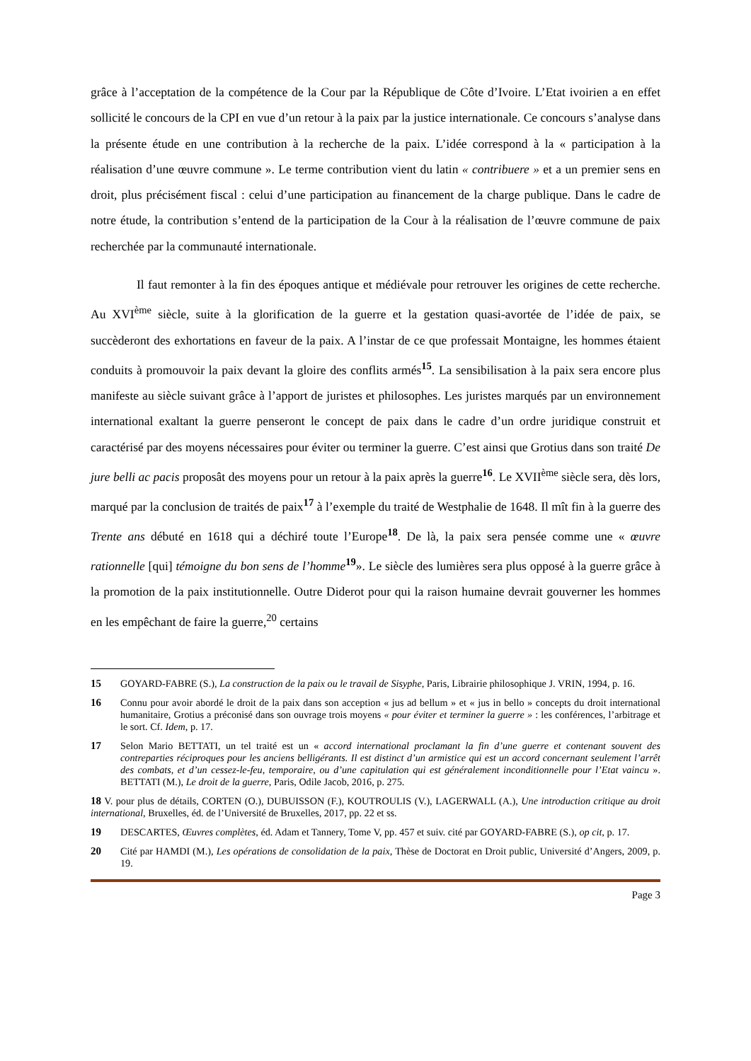grâce à l’acceptation de la compétence de la Cour par la République de Côte d’Ivoire. L’Etat ivoirien a en effet sollicité le concours de la CPI en vue d’un retour à la paix par la justice internationale. Ce concours s’analyse dans la présente étude en une contribution à la recherche de la paix. L’idée correspond à la « participation à la réalisation d’une œuvre commune ». Le terme contribution vient du latin « contribuere » et a un premier sens en droit, plus précisément fiscal : celui d’une participation au financement de la charge publique. Dans le cadre de notre étude, la contribution s’entend de la participation de la Cour à la réalisation de l’œuvre commune de paix recherchée par la communauté internationale.
Il faut remonter à la fin des époques antique et médiévale pour retrouver les origines de cette recherche. Au XVI<sup>ème</sup> siècle, suite à la glorification de la guerre et la gestation quasi-avortée de l’idée de paix, se succèderont des exhortations en faveur de la paix. A l’instar de ce que professait Montaigne, les hommes étaient conduits à promouvoir la paix devant la gloire des conflits armés<sup>15</sup>. La sensibilisation à la paix sera encore plus manifeste au siècle suivant grâce à l’apport de juristes et philosophes. Les juristes marqués par un environnement international exaltant la guerre penseront le concept de paix dans le cadre d’un ordre juridique construit et caractérisé par des moyens nécessaires pour éviter ou terminer la guerre. C’est ainsi que Grotius dans son traité De jure belli ac pacis proposât des moyens pour un retour à la paix après la guerre<sup>16</sup>. Le XVII<sup>ème</sup> siècle sera, dès lors, marqué par la conclusion de traités de paix<sup>17</sup> à l’exemple du traité de Westphalie de 1648. Il mît fin à la guerre des Trente ans débuté en 1618 qui a déchiré toute l’Europe<sup>18</sup>. De là, la paix sera pensée comme une « œuvre rationnelle [qui] témoigne du bon sens de l’homme<sup>19</sup>». Le siècle des lumières sera plus opposé à la guerre grâce à la promotion de la paix institutionnelle. Outre Diderot pour qui la raison humaine devrait gouverner les hommes en les empêchant de faire la guerre,<sup>20</sup> certains
15 GOYARD-FABRE (S.), La construction de la paix ou le travail de Sisyphe, Paris, Librairie philosophique J. VRIN, 1994, p. 16.
16 Connu pour avoir abordé le droit de la paix dans son acception « jus ad bellum » et « jus in bello » concepts du droit international humanitaire, Grotius a préconisé dans son ouvrage trois moyens « pour éviter et terminer la guerre » : les conférences, l’arbitrage et le sort. Cf. Idem, p. 17.
17 Selon Mario BETTATI, un tel traité est un « accord international proclamant la fin d’une guerre et contenant souvent des contreparties réciproques pour les anciens belligérants. Il est distinct d’un armistice qui est un accord concernant seulement l’arrêt des combats, et d’un cessez-le-feu, temporaire, ou d’une capitulation qui est généralement inconditionnelle pour l’Etat vaincu ». BETTATI (M.), Le droit de la guerre, Paris, Odile Jacob, 2016, p. 275.
18 V. pour plus de détails, CORTEN (O.), DUBUISSON (F.), KOUTROULIS (V.), LAGERWALL (A.), Une introduction critique au droit international, Bruxelles, éd. de l’Université de Bruxelles, 2017, pp. 22 et ss.
19 DESCARTES, Œuvres complètes, éd. Adam et Tannery, Tome V, pp. 457 et suiv. cité par GOYARD-FABRE (S.), op cit, p. 17.
20 Cité par HAMDI (M.), Les opérations de consolidation de la paix, Thèse de Doctorat en Droit public, Université d’Angers, 2009, p. 19.
Page 3